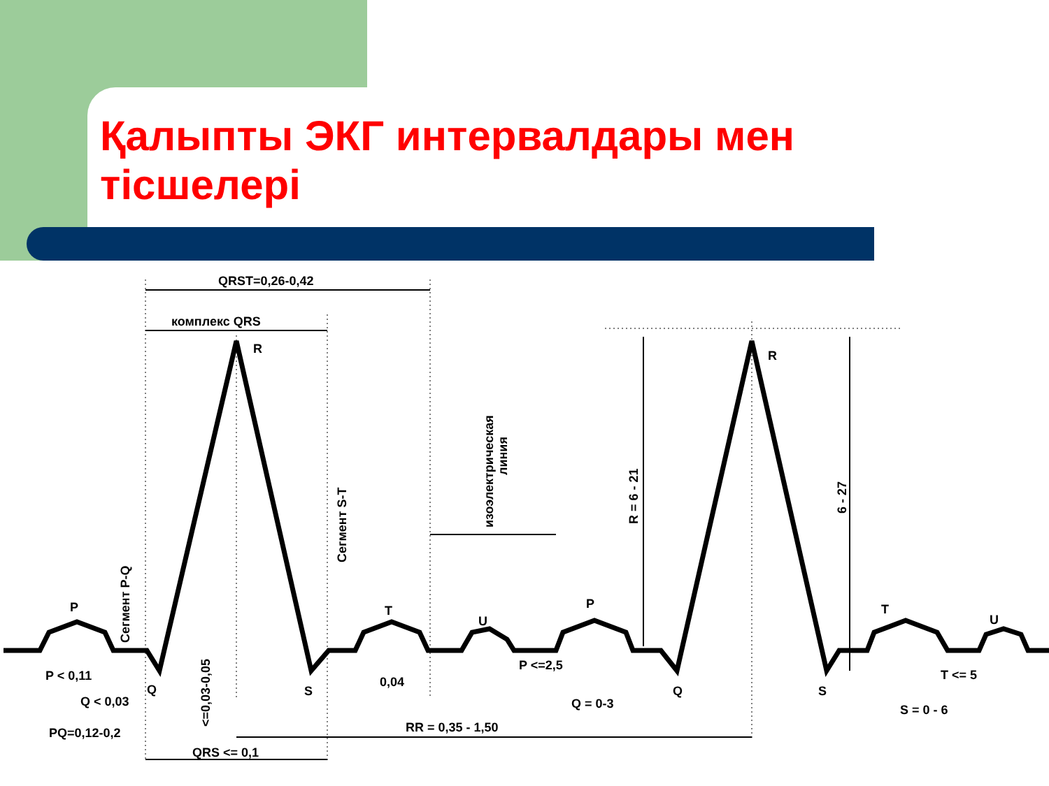Қалыпты ЭКГ интервалдары мен тісшелері
QRST=0,26-0,42
комплекс QRS
R
R
P
T
U
P
T
U
Q
S
Q
S
P < 0,11
Q < 0,03
PQ=0,12-0,2
QRS <= 0,1
RR = 0,35 - 1,50
0,04
P <=2,5
Q = 0-3
T <= 5
S = 0 - 6
Сегмент P-Q
Сегмент S-T
<=0,03-0,05
изоэлектрическая
линия
R = 6 - 21
6 - 27